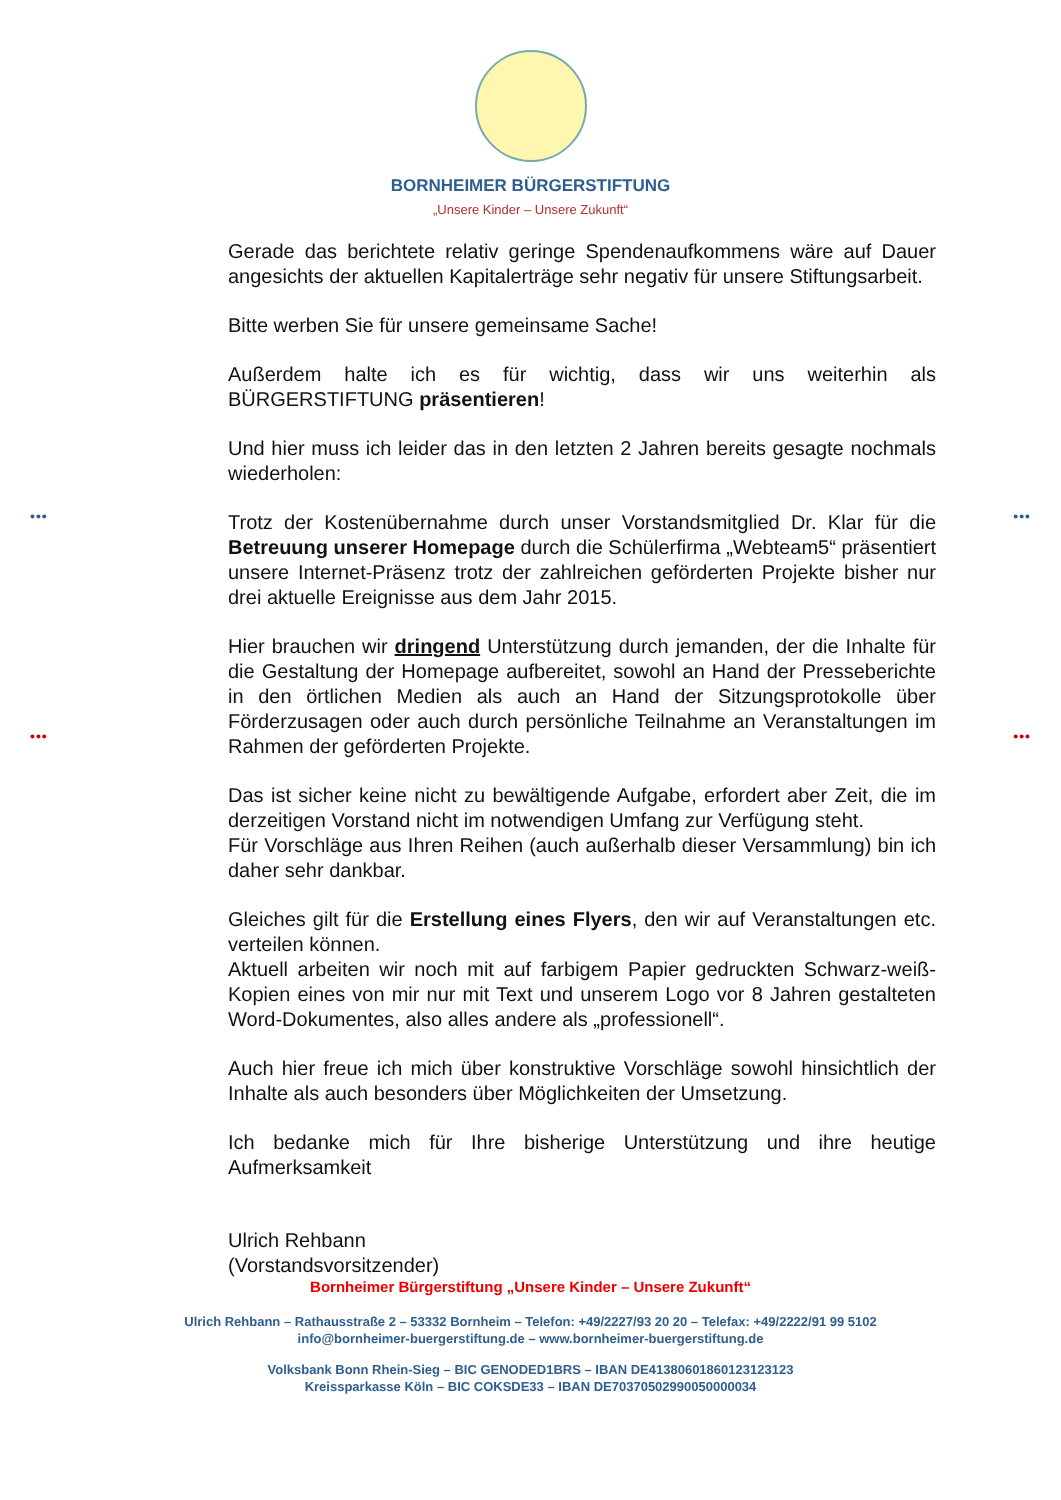••• •••
••• •••
BORNHEIMER BÜRGERSTIFTUNG
„Unsere Kinder – Unsere Zukunft“
Gerade das berichtete relativ geringe Spendenaufkommens wäre auf Dauer angesichts der aktuellen Kapitalerträge sehr negativ für unsere Stiftungsarbeit.
Bitte werben Sie für unsere gemeinsame Sache!
Außerdem halte ich es für wichtig, dass wir uns weiterhin als BÜRGERSTIFTUNG präsentieren!
Und hier muss ich leider das in den letzten 2 Jahren bereits gesagte nochmals wiederholen:
Trotz der Kostenübernahme durch unser Vorstandsmitglied Dr. Klar für die Betreuung unserer Homepage durch die Schülerfirma „Webteam5“ präsentiert unsere Internet-Präsenz trotz der zahlreichen geförderten Projekte bisher nur drei aktuelle Ereignisse aus dem Jahr 2015.
Hier brauchen wir dringend Unterstützung durch jemanden, der die Inhalte für die Gestaltung der Homepage aufbereitet, sowohl an Hand der Presseberichte in den örtlichen Medien als auch an Hand der Sitzungsprotokolle über Förderzusagen oder auch durch persönliche Teilnahme an Veranstaltungen im Rahmen der geförderten Projekte.
Das ist sicher keine nicht zu bewältigende Aufgabe, erfordert aber Zeit, die im derzeitigen Vorstand nicht im notwendigen Umfang zur Verfügung steht.
Für Vorschläge aus Ihren Reihen (auch außerhalb dieser Versammlung) bin ich daher sehr dankbar.
Gleiches gilt für die Erstellung eines Flyers, den wir auf Veranstaltungen etc. verteilen können.
Aktuell arbeiten wir noch mit auf farbigem Papier gedruckten Schwarz-weiß-Kopien eines von mir nur mit Text und unserem Logo vor 8 Jahren gestalteten Word-Dokumentes, also alles andere als „professionell“.
Auch hier freue ich mich über konstruktive Vorschläge sowohl hinsichtlich der Inhalte als auch besonders über Möglichkeiten der Umsetzung.
Ich bedanke mich für Ihre bisherige Unterstützung und ihre heutige Aufmerksamkeit
Ulrich Rehbann
(Vorstandsvorsitzender)
Bornheimer Bürgerstiftung „Unsere Kinder – Unsere Zukunft“
Ulrich Rehbann – Rathausstraße 2 – 53332 Bornheim – Telefon: +49/2227/93 20 20 – Telefax: +49/2222/91 99 5102
info@bornheimer-buergerstiftung.de – www.bornheimer-buergerstiftung.de
Volksbank Bonn Rhein-Sieg – BIC GENODED1BRS – IBAN DE41380601860123123123
Kreissparkasse Köln – BIC COKSDE33 – IBAN DE70370502990050000034